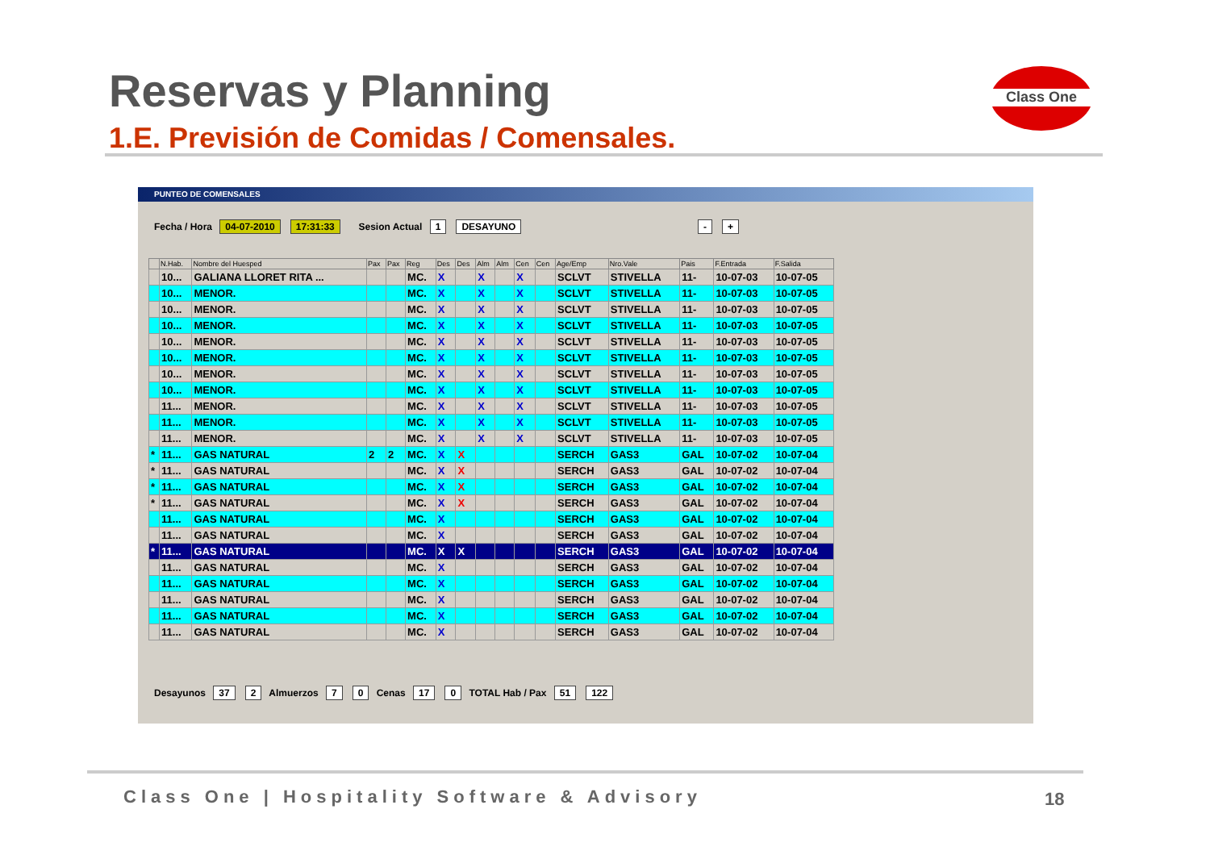Reservas y Planning
1.E. Previsión de Comidas / Comensales.
Class One
PUNTEO DE COMENSALES
Fecha / Hora 04-07-2010 17:31:33 Sesion Actual 1 DESAYUNO - +
| | N.Hab. | Nombre del Huesped | Pax | Pax | Reg | Des | Des | Alm | Alm | Cen | Cen | Age/Emp | Nro.Vale | Pais | F.Entrada | F.Salida |
| --- | --- | --- | --- | --- | --- | --- | --- | --- | --- | --- | --- | --- | --- | --- | --- | --- |
| | 10... | GALIANA LLORET RITA ... | | | MC. | X | | X | | X | | SCLVT | STIVELLA | 11- | 10-07-03 | 10-07-05 |
| | 10... | MENOR. | | | MC. | X | | X | | X | | SCLVT | STIVELLA | 11- | 10-07-03 | 10-07-05 |
| | 10... | MENOR. | | | MC. | X | | X | | X | | SCLVT | STIVELLA | 11- | 10-07-03 | 10-07-05 |
| | 10... | MENOR. | | | MC. | X | | X | | X | | SCLVT | STIVELLA | 11- | 10-07-03 | 10-07-05 |
| | 10... | MENOR. | | | MC. | X | | X | | X | | SCLVT | STIVELLA | 11- | 10-07-03 | 10-07-05 |
| | 10... | MENOR. | | | MC. | X | | X | | X | | SCLVT | STIVELLA | 11- | 10-07-03 | 10-07-05 |
| | 10... | MENOR. | | | MC. | X | | X | | X | | SCLVT | STIVELLA | 11- | 10-07-03 | 10-07-05 |
| | 10... | MENOR. | | | MC. | X | | X | | X | | SCLVT | STIVELLA | 11- | 10-07-03 | 10-07-05 |
| | 11... | MENOR. | | | MC. | X | | X | | X | | SCLVT | STIVELLA | 11- | 10-07-03 | 10-07-05 |
| | 11... | MENOR. | | | MC. | X | | X | | X | | SCLVT | STIVELLA | 11- | 10-07-03 | 10-07-05 |
| | 11... | MENOR. | | | MC. | X | | X | | X | | SCLVT | STIVELLA | 11- | 10-07-03 | 10-07-05 |
| * | 11... | GAS NATURAL | 2 | 2 | MC. | X | X | | | | | SERCH | GAS3 | GAL | 10-07-02 | 10-07-04 |
| * | 11... | GAS NATURAL | | | MC. | X | X | | | | | SERCH | GAS3 | GAL | 10-07-02 | 10-07-04 |
| * | 11... | GAS NATURAL | | | MC. | X | X | | | | | SERCH | GAS3 | GAL | 10-07-02 | 10-07-04 |
| * | 11... | GAS NATURAL | | | MC. | X | X | | | | | SERCH | GAS3 | GAL | 10-07-02 | 10-07-04 |
| | 11... | GAS NATURAL | | | MC. | X | | | | | | SERCH | GAS3 | GAL | 10-07-02 | 10-07-04 |
| | 11... | GAS NATURAL | | | MC. | X | | | | | | SERCH | GAS3 | GAL | 10-07-02 | 10-07-04 |
| * | 11... | GAS NATURAL | | | MC. | X | X | | | | | SERCH | GAS3 | GAL | 10-07-02 | 10-07-04 |
| | 11... | GAS NATURAL | | | MC. | X | | | | | | SERCH | GAS3 | GAL | 10-07-02 | 10-07-04 |
| | 11... | GAS NATURAL | | | MC. | X | | | | | | SERCH | GAS3 | GAL | 10-07-02 | 10-07-04 |
| | 11... | GAS NATURAL | | | MC. | X | | | | | | SERCH | GAS3 | GAL | 10-07-02 | 10-07-04 |
| | 11... | GAS NATURAL | | | MC. | X | | | | | | SERCH | GAS3 | GAL | 10-07-02 | 10-07-04 |
| | 11... | GAS NATURAL | | | MC. | X | | | | | | SERCH | GAS3 | GAL | 10-07-02 | 10-07-04 |
Desayunos 37 2 Almuerzos 7 0 Cenas 17 0 TOTAL Hab / Pax 51 122
Class One | Hospitality Software & Advisory
18